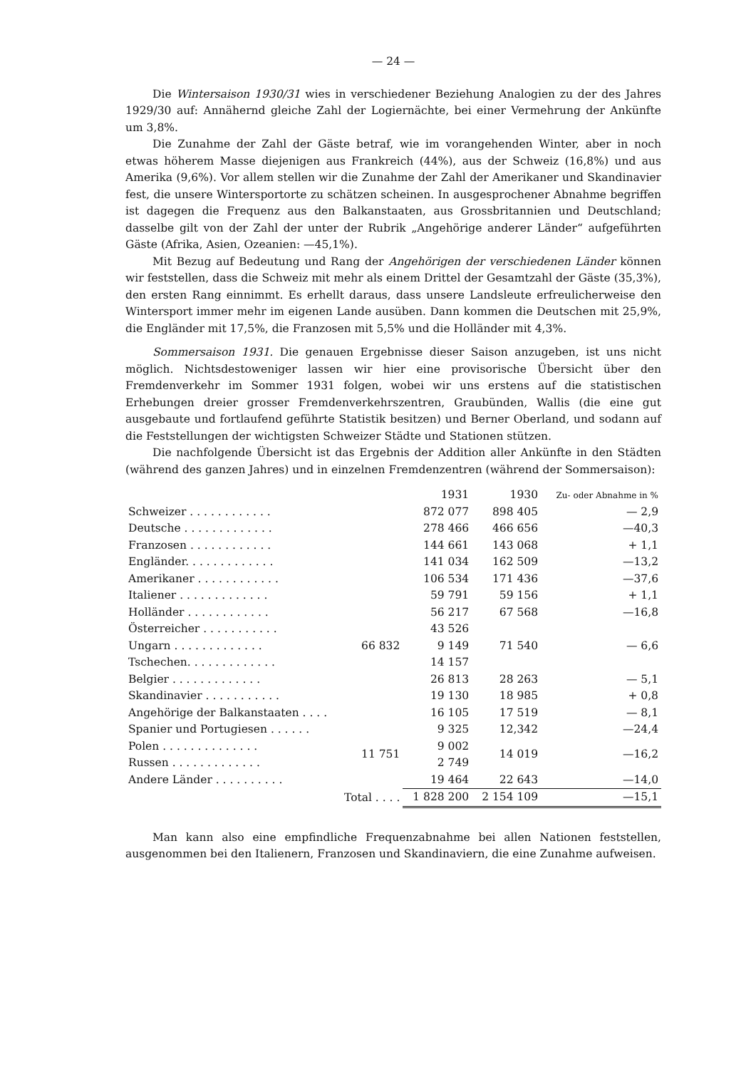— 24 —
Die Wintersaison 1930/31 wies in verschiedener Beziehung Analogien zu der des Jahres 1929/30 auf: Annähernd gleiche Zahl der Logiernächte, bei einer Vermehrung der Ankünfte um 3,8%.
Die Zunahme der Zahl der Gäste betraf, wie im vorangehenden Winter, aber in noch etwas höherem Masse diejenigen aus Frankreich (44%), aus der Schweiz (16,8%) und aus Amerika (9,6%). Vor allem stellen wir die Zunahme der Zahl der Amerikaner und Skandinavier fest, die unsere Wintersportorte zu schätzen scheinen. In ausgesprochener Abnahme begriffen ist dagegen die Frequenz aus den Balkanstaaten, aus Grossbritannien und Deutschland; dasselbe gilt von der Zahl der unter der Rubrik „Angehörige anderer Länder“ aufgeführten Gäste (Afrika, Asien, Ozeanien: —45,1%).
Mit Bezug auf Bedeutung und Rang der Angehörigen der verschiedenen Länder können wir feststellen, dass die Schweiz mit mehr als einem Drittel der Gesamtzahl der Gäste (35,3%), den ersten Rang einnimmt. Es erhellt daraus, dass unsere Landsleute erfreulicherweise den Wintersport immer mehr im eigenen Lande ausüben. Dann kommen die Deutschen mit 25,9%, die Engländer mit 17,5%, die Franzosen mit 5,5% und die Holländer mit 4,3%.
Sommersaison 1931. Die genauen Ergebnisse dieser Saison anzugeben, ist uns nicht möglich. Nichtsdestoweniger lassen wir hier eine provisorische Übersicht über den Fremdenverkehr im Sommer 1931 folgen, wobei wir uns erstens auf die statistischen Erhebungen dreier grosser Fremdenverkehrszentren, Graubünden, Wallis (die eine gut ausgebaute und fortlaufend geführte Statistik besitzen) und Berner Oberland, und sodann auf die Feststellungen der wichtigsten Schweizer Städte und Stationen stützen.
Die nachfolgende Übersicht ist das Ergebnis der Addition aller Ankünfte in den Städten (während des ganzen Jahres) und in einzelnen Fremdenzentren (während der Sommersaison):
| | | 1931 | 1930 | Zu- oder Abnahme in % |
| --- | --- | --- | --- | --- |
| Schweizer . . . . . . . . . . . . | | 872 077 | 898 405 | — 2,9 |
| Deutsche . . . . . . . . . . . . . | | 278 466 | 466 656 | —40,3 |
| Franzosen . . . . . . . . . . . . | | 144 661 | 143 068 | + 1,1 |
| Engländer. . . . . . . . . . . . . | | 141 034 | 162 509 | —13,2 |
| Amerikaner . . . . . . . . . . . . | | 106 534 | 171 436 | —37,6 |
| Italiener . . . . . . . . . . . . . | | 59 791 | 59 156 | + 1,1 |
| Holländer . . . . . . . . . . . . | | 56 217 | 67 568 | —16,8 |
| Österreicher . . . . . . . . . . . | 66 832 | 43 526 | 71 540 | — 6,6 |
| Ungarn . . . . . . . . . . . . . | | 9 149 | | |
| Tschechen. . . . . . . . . . . . . | | 14 157 | | |
| Belgier . . . . . . . . . . . . . | | 26 813 | 28 263 | — 5,1 |
| Skandinavier . . . . . . . . . . . | | 19 130 | 18 985 | + 0,8 |
| Angehörige der Balkanstaaten . . . . | | 16 105 | 17 519 | — 8,1 |
| Spanier und Portugiesen . . . . . . | | 9 325 | 12,342 | —24,4 |
| Polen . . . . . . . . . . . . . . | 11 751 | 9 002 | 14 019 | —16,2 |
| Russen . . . . . . . . . . . . . | | 2 749 | | |
| Andere Länder . . . . . . . . . . | | 19 464 | 22 643 | —14,0 |
| Total . . . . | | 1 828 200 | 2 154 109 | —15,1 |
Man kann also eine empfindliche Frequenzabnahme bei allen Nationen feststellen, ausgenommen bei den Italienern, Franzosen und Skandinaviern, die eine Zunahme aufweisen.